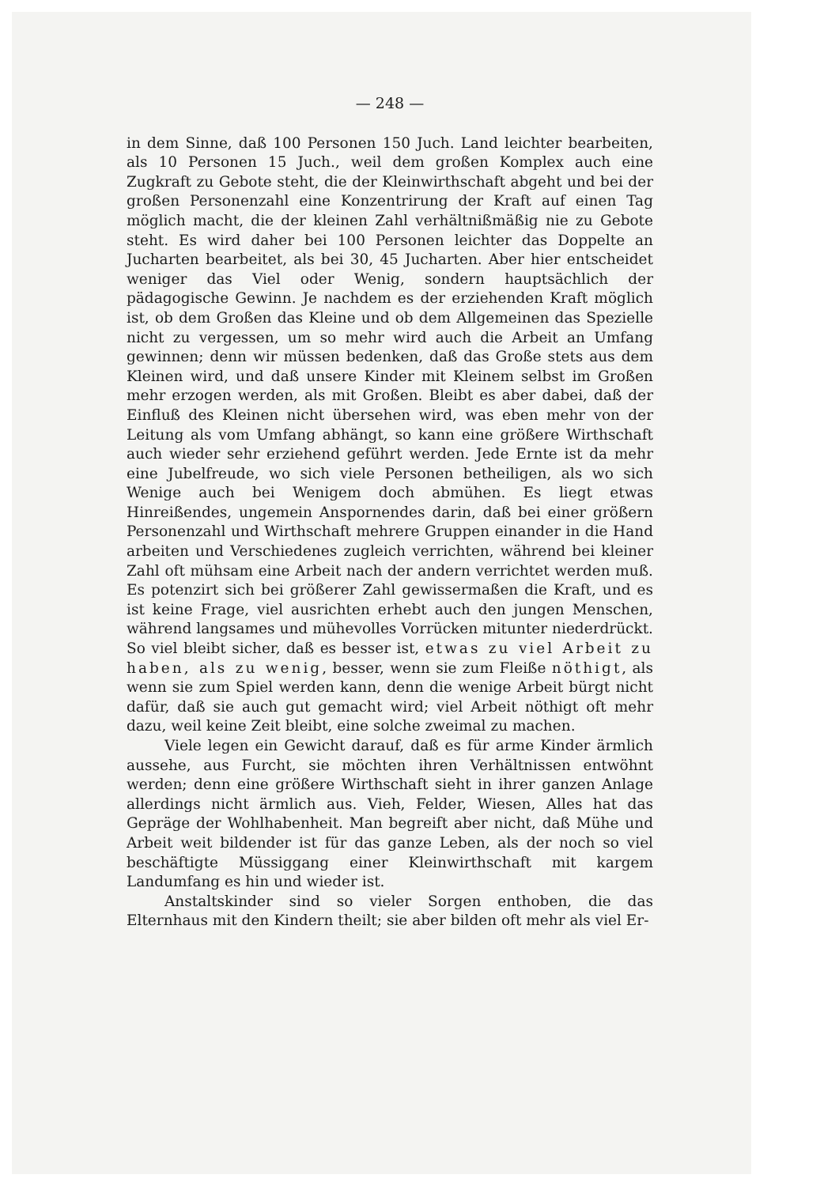— 248 —
in dem Sinne, daß 100 Personen 150 Juch. Land leichter bearbeiten, als 10 Personen 15 Juch., weil dem großen Komplex auch eine Zugkraft zu Gebote steht, die der Kleinwirthschaft abgeht und bei der großen Personenzahl eine Konzentrirung der Kraft auf einen Tag möglich macht, die der kleinen Zahl verhältnißmäßig nie zu Gebote steht. Es wird daher bei 100 Personen leichter das Doppelte an Jucharten bearbeitet, als bei 30, 45 Jucharten. Aber hier entscheidet weniger das Viel oder Wenig, sondern hauptsächlich der pädagogische Gewinn. Je nachdem es der erziehenden Kraft möglich ist, ob dem Großen das Kleine und ob dem Allgemeinen das Spezielle nicht zu vergessen, um so mehr wird auch die Arbeit an Umfang gewinnen; denn wir müssen bedenken, daß das Große stets aus dem Kleinen wird, und daß unsere Kinder mit Kleinem selbst im Großen mehr erzogen werden, als mit Großen. Bleibt es aber dabei, daß der Einfluß des Kleinen nicht übersehen wird, was eben mehr von der Leitung als vom Umfang abhängt, so kann eine größere Wirthschaft auch wieder sehr erziehend geführt werden. Jede Ernte ist da mehr eine Jubelfreude, wo sich viele Personen betheiligen, als wo sich Wenige auch bei Wenigem doch abmühen. Es liegt etwas Hinreißendes, ungemein Anspornendes darin, daß bei einer größern Personenzahl und Wirthschaft mehrere Gruppen einander in die Hand arbeiten und Verschiedenes zugleich verrichten, während bei kleiner Zahl oft mühsam eine Arbeit nach der andern verrichtet werden muß. Es potenzirt sich bei größerer Zahl gewissermaßen die Kraft, und es ist keine Frage, viel ausrichten erhebt auch den jungen Menschen, während langsames und mühevolles Vorrücken mitunter niederdrückt. So viel bleibt sicher, daß es besser ist, etwas zu viel Arbeit zu haben, als zu wenig, besser, wenn sie zum Fleiße nöthigt, als wenn sie zum Spiel werden kann, denn die wenige Arbeit bürgt nicht dafür, daß sie auch gut gemacht wird; viel Arbeit nöthigt oft mehr dazu, weil keine Zeit bleibt, eine solche zweimal zu machen.
Viele legen ein Gewicht darauf, daß es für arme Kinder ärmlich aussehe, aus Furcht, sie möchten ihren Verhältnissen entwöhnt werden; denn eine größere Wirthschaft sieht in ihrer ganzen Anlage allerdings nicht ärmlich aus. Vieh, Felder, Wiesen, Alles hat das Gepräge der Wohlhabenheit. Man begreift aber nicht, daß Mühe und Arbeit weit bildender ist für das ganze Leben, als der noch so viel beschäftigte Müssiggang einer Kleinwirthschaft mit kargem Landumfang es hin und wieder ist.
Anstaltskinder sind so vieler Sorgen enthoben, die das Elternhaus mit den Kindern theilt; sie aber bilden oft mehr als viel Er-